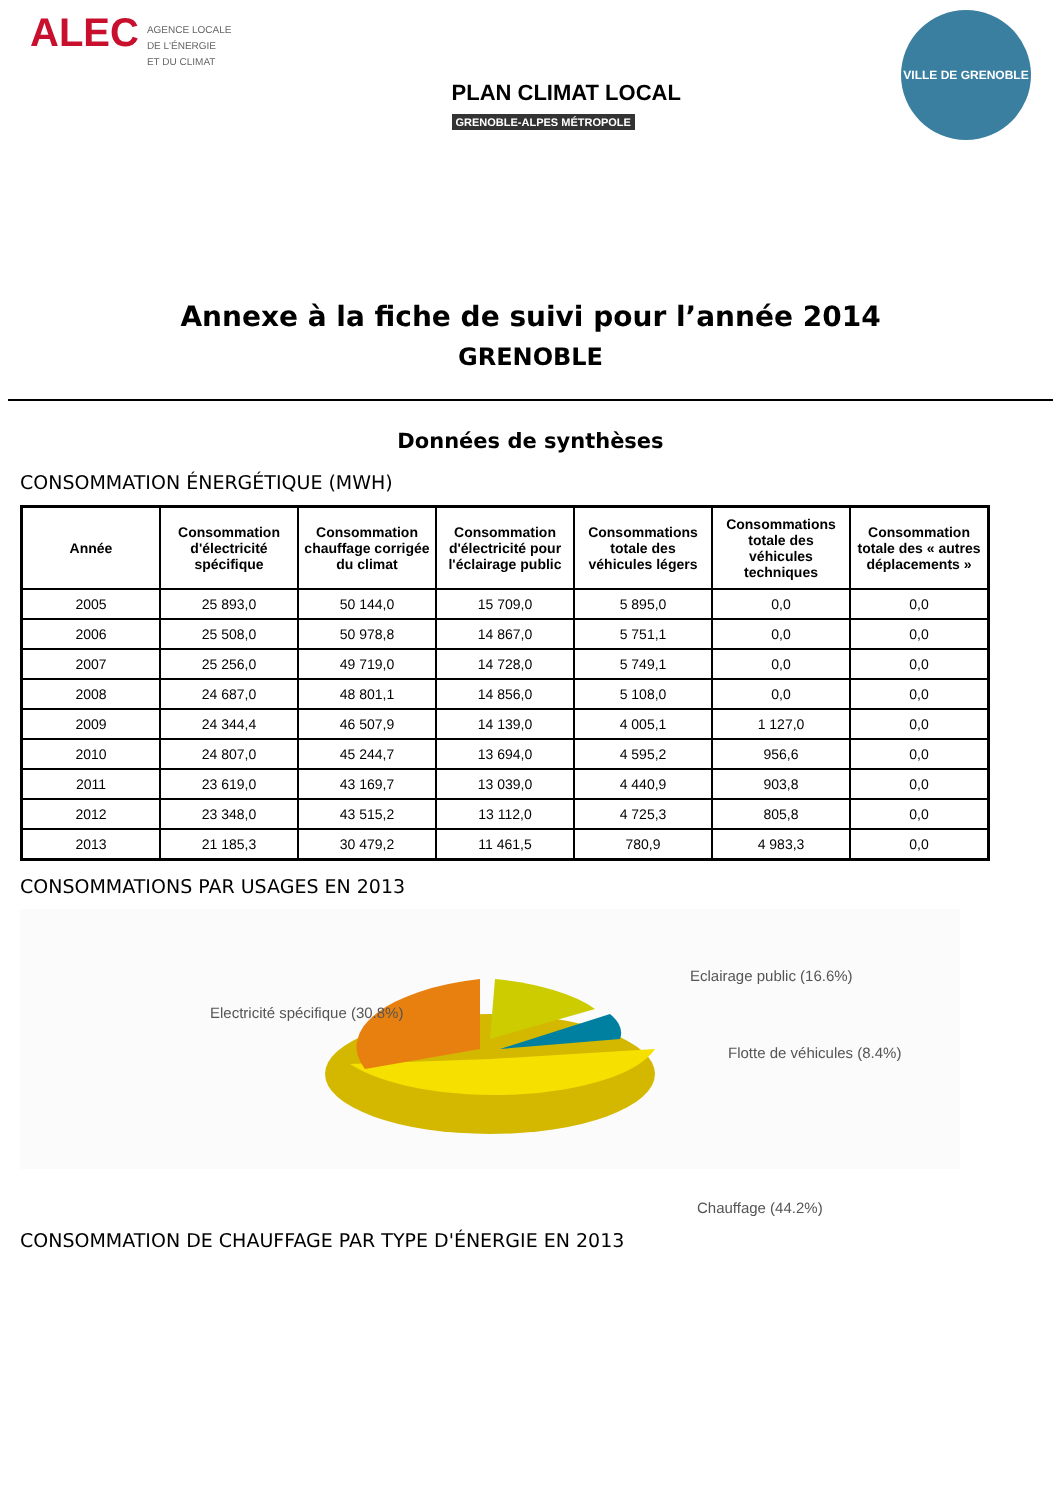ALEC AGENCE LOCALE
DE L'ÉNERGIE
ET DU CLIMAT
PLAN CLIMAT LOCAL
GRENOBLE-ALPES MÉTROPOLE
VILLE DE GRENOBLE
Annexe à la fiche de suivi pour l’année 2014
GRENOBLE
Données de synthèses
CONSOMMATION ÉNERGÉTIQUE (MWH)
| Année | Consommation d'électricité spécifique | Consommation chauffage corrigée du climat | Consommation d'électricité pour l'éclairage public | Consommations totale des véhicules légers | Consommations totale des véhicules techniques | Consommation totale des « autres déplacements » |
| --- | --- | --- | --- | --- | --- | --- |
| 2005 | 25 893,0 | 50 144,0 | 15 709,0 | 5 895,0 | 0,0 | 0,0 |
| 2006 | 25 508,0 | 50 978,8 | 14 867,0 | 5 751,1 | 0,0 | 0,0 |
| 2007 | 25 256,0 | 49 719,0 | 14 728,0 | 5 749,1 | 0,0 | 0,0 |
| 2008 | 24 687,0 | 48 801,1 | 14 856,0 | 5 108,0 | 0,0 | 0,0 |
| 2009 | 24 344,4 | 46 507,9 | 14 139,0 | 4 005,1 | 1 127,0 | 0,0 |
| 2010 | 24 807,0 | 45 244,7 | 13 694,0 | 4 595,2 | 956,6 | 0,0 |
| 2011 | 23 619,0 | 43 169,7 | 13 039,0 | 4 440,9 | 903,8 | 0,0 |
| 2012 | 23 348,0 | 43 515,2 | 13 112,0 | 4 725,3 | 805,8 | 0,0 |
| 2013 | 21 185,3 | 30 479,2 | 11 461,5 | 780,9 | 4 983,3 | 0,0 |
CONSOMMATIONS PAR USAGES EN 2013
Electricité spécifique (30.8%)
Eclairage public (16.6%)
Flotte de véhicules (8.4%)
Chauffage (44.2%)
CONSOMMATION DE CHAUFFAGE PAR TYPE D'ÉNERGIE EN 2013